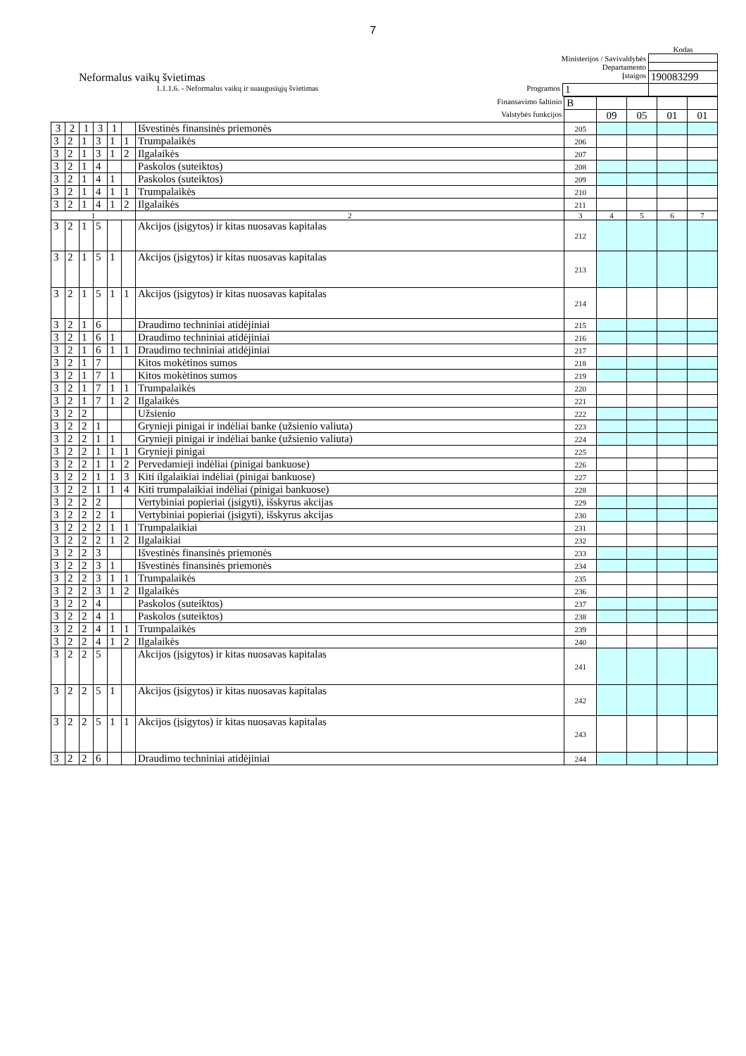7
| | | | Kodas |
| Ministerijos / Savivaldybės | | | |
| Departamento | | | |
| Neformalus vaikų švietimas | Įstaigos | | 190083299 |
| 1.1.1.6. - Neformalus vaikų ir suaugusiųjų švietimas | Programos | 1 | |
| Finansavimo šaltinio | | | | | | | B | | | | |
| Valstybės funkcijos | | | | | | | | 09 | 05 | 01 | 01 |
| 3 | 2 | 1 | 3 | 1 | | Išvestinės finansinės priemonės | 205 | | | | |
| 3 | 2 | 1 | 3 | 1 | 1 | Trumpalaikės | 206 | | | | |
| 3 | 2 | 1 | 3 | 1 | 2 | Ilgalaikės | 207 | | | | |
| 3 | 2 | 1 | 4 | | | Paskolos (suteiktos) | 208 | | | | |
| 3 | 2 | 1 | 4 | 1 | | Paskolos (suteiktos) | 209 | | | | |
| 3 | 2 | 1 | 4 | 1 | 1 | Trumpalaikės | 210 | | | | |
| 3 | 2 | 1 | 4 | 1 | 2 | Ilgalaikės | 211 | | | | |
| 1 | | | | | | 2 | 3 | 4 | 5 | 6 | 7 |
| 3 | 2 | 1 | 5 | | | Akcijos (įsigytos) ir kitas nuosavas kapitalas | 212 | | | | |
| 3 | 2 | 1 | 5 | 1 | | Akcijos (įsigytos) ir kitas nuosavas kapitalas | 213 | | | | |
| 3 | 2 | 1 | 5 | 1 | 1 | Akcijos (įsigytos) ir kitas nuosavas kapitalas | 214 | | | | |
| 3 | 2 | 1 | 6 | | | Draudimo techniniai atidėjiniai | 215 | | | | |
| 3 | 2 | 1 | 6 | 1 | | Draudimo techniniai atidėjiniai | 216 | | | | |
| 3 | 2 | 1 | 6 | 1 | 1 | Draudimo techniniai atidėjiniai | 217 | | | | |
| 3 | 2 | 1 | 7 | | | Kitos mokėtinos sumos | 218 | | | | |
| 3 | 2 | 1 | 7 | 1 | | Kitos mokėtinos sumos | 219 | | | | |
| 3 | 2 | 1 | 7 | 1 | 1 | Trumpalaikės | 220 | | | | |
| 3 | 2 | 1 | 7 | 1 | 2 | Ilgalaikės | 221 | | | | |
| 3 | 2 | 2 | | | | Užsienio | 222 | | | | |
| 3 | 2 | 2 | 1 | | | Grynieji pinigai ir indėliai banke (užsienio valiuta) | 223 | | | | |
| 3 | 2 | 2 | 1 | 1 | | Grynieji pinigai ir indėliai banke (užsienio valiuta) | 224 | | | | |
| 3 | 2 | 2 | 1 | 1 | 1 | Grynieji pinigai | 225 | | | | |
| 3 | 2 | 2 | 1 | 1 | 2 | Pervedamieji indėliai (pinigai bankuose) | 226 | | | | |
| 3 | 2 | 2 | 1 | 1 | 3 | Kiti ilgalaikiai indėliai (pinigai bankuose) | 227 | | | | |
| 3 | 2 | 2 | 1 | 1 | 4 | Kiti trumpalaikiai indėliai (pinigai bankuose) | 228 | | | | |
| 3 | 2 | 2 | 2 | | | Vertybiniai popieriai (įsigyti), išskyrus akcijas | 229 | | | | |
| 3 | 2 | 2 | 2 | 1 | | Vertybiniai popieriai (įsigyti), išskyrus akcijas | 230 | | | | |
| 3 | 2 | 2 | 2 | 1 | 1 | Trumpalaikiai | 231 | | | | |
| 3 | 2 | 2 | 2 | 1 | 2 | Ilgalaikiai | 232 | | | | |
| 3 | 2 | 2 | 3 | | | Išvestinės finansinės priemonės | 233 | | | | |
| 3 | 2 | 2 | 3 | 1 | | Išvestinės finansinės priemonės | 234 | | | | |
| 3 | 2 | 2 | 3 | 1 | 1 | Trumpalaikės | 235 | | | | |
| 3 | 2 | 2 | 3 | 1 | 2 | Ilgalaikės | 236 | | | | |
| 3 | 2 | 2 | 4 | | | Paskolos (suteiktos) | 237 | | | | |
| 3 | 2 | 2 | 4 | 1 | | Paskolos (suteiktos) | 238 | | | | |
| 3 | 2 | 2 | 4 | 1 | 1 | Trumpalaikės | 239 | | | | |
| 3 | 2 | 2 | 4 | 1 | 2 | Ilgalaikės | 240 | | | | |
| 3 | 2 | 2 | 5 | | | Akcijos (įsigytos) ir kitas nuosavas kapitalas | 241 | | | | |
| 3 | 2 | 2 | 5 | 1 | | Akcijos (įsigytos) ir kitas nuosavas kapitalas | 242 | | | | |
| 3 | 2 | 2 | 5 | 1 | 1 | Akcijos (įsigytos) ir kitas nuosavas kapitalas | 243 | | | | |
| 3 | 2 | 2 | 6 | | | Draudimo techniniai atidėjiniai | 244 | | | | |